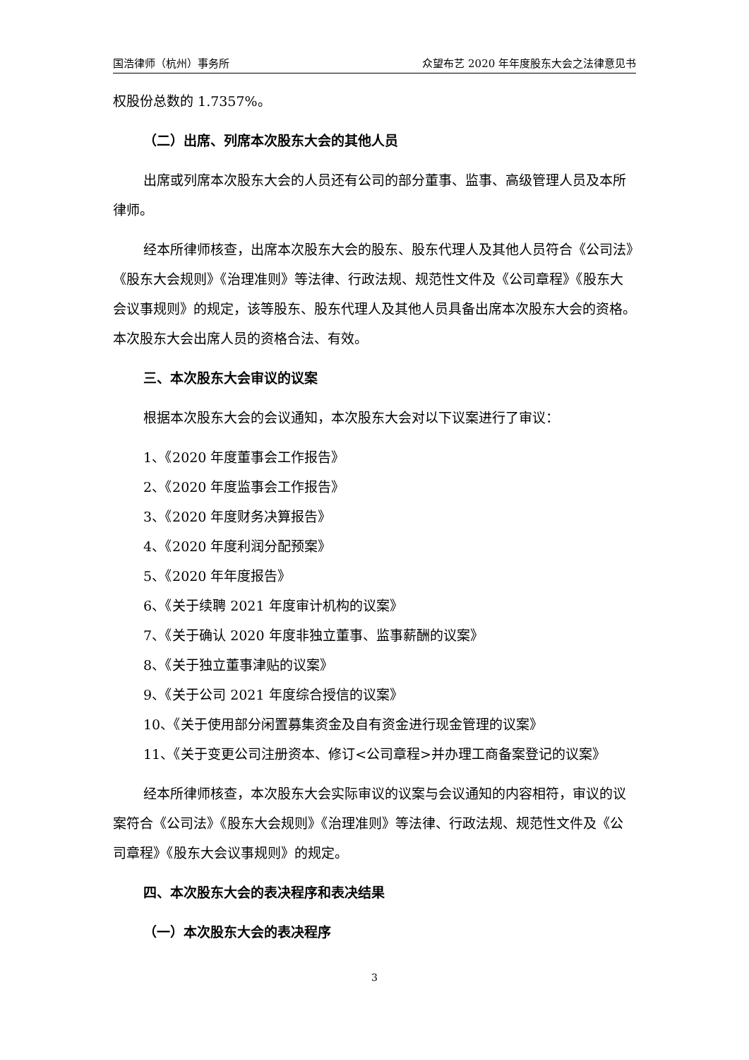国浩律师（杭州）事务所 众望布艺 2020 年年度股东大会之法律意见书
权股份总数的 1.7357%。
（二）出席、列席本次股东大会的其他人员
出席或列席本次股东大会的人员还有公司的部分董事、监事、高级管理人员及本所律师。
经本所律师核查，出席本次股东大会的股东、股东代理人及其他人员符合《公司法》《股东大会规则》《治理准则》等法律、行政法规、规范性文件及《公司章程》《股东大会议事规则》的规定，该等股东、股东代理人及其他人员具备出席本次股东大会的资格。本次股东大会出席人员的资格合法、有效。
三、本次股东大会审议的议案
根据本次股东大会的会议通知，本次股东大会对以下议案进行了审议：
1、《2020 年度董事会工作报告》
2、《2020 年度监事会工作报告》
3、《2020 年度财务决算报告》
4、《2020 年度利润分配预案》
5、《2020 年年度报告》
6、《关于续聘 2021 年度审计机构的议案》
7、《关于确认 2020 年度非独立董事、监事薪酬的议案》
8、《关于独立董事津贴的议案》
9、《关于公司 2021 年度综合授信的议案》
10、《关于使用部分闲置募集资金及自有资金进行现金管理的议案》
11、《关于变更公司注册资本、修订<公司章程>并办理工商备案登记的议案》
经本所律师核查，本次股东大会实际审议的议案与会议通知的内容相符，审议的议案符合《公司法》《股东大会规则》《治理准则》等法律、行政法规、规范性文件及《公司章程》《股东大会议事规则》的规定。
四、本次股东大会的表决程序和表决结果
（一）本次股东大会的表决程序
3